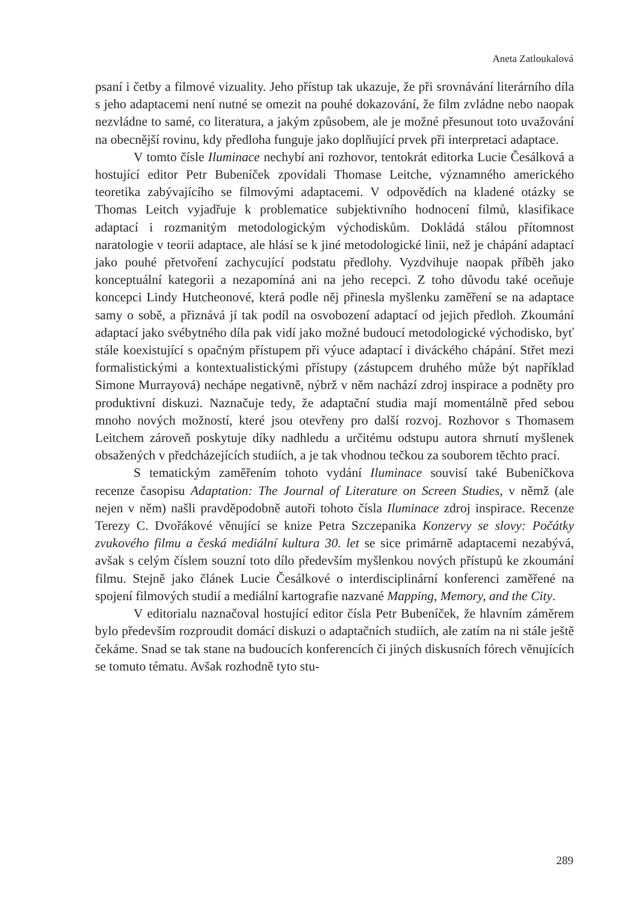Aneta Zatloukalová
psaní i četby a filmové vizuality. Jeho přístup tak ukazuje, že při srovnávání literárního díla s jeho adaptacemi není nutné se omezit na pouhé dokazování, že film zvládne nebo naopak nezvládne to samé, co literatura, a jakým způsobem, ale je možné přesunout toto uvažování na obecnější rovinu, kdy předloha funguje jako doplňující prvek při interpretaci adaptace.
V tomto čísle Iluminace nechybí ani rozhovor, tentokrát editorka Lucie Česálková a hostující editor Petr Bubeníček zpovídali Thomase Leitche, významného amerického teoretika zabývajícího se filmovými adaptacemi. V odpovědích na kladené otázky se Thomas Leitch vyjadřuje k problematice subjektivního hodnocení filmů, klasifikace adaptací i rozmanitým metodologickým východiskům. Dokládá stálou přítomnost naratologie v teorii adaptace, ale hlásí se k jiné metodologické linii, než je chápání adaptací jako pouhé přetvoření zachycující podstatu předlohy. Vyzdvihuje naopak příběh jako konceptuální kategorii a nezapomíná ani na jeho recepci. Z toho důvodu také oceňuje koncepci Lindy Hutcheonové, která podle něj přinesla myšlenku zaměření se na adaptace samy o sobě, a přiznává jí tak podíl na osvobození adaptací od jejich předloh. Zkoumání adaptací jako svébytného díla pak vidí jako možné budoucí metodologické východisko, byť stále koexistující s opačným přístupem při výuce adaptací i diváckého chápání. Střet mezi formalistickými a kontextualistickými přístupy (zástupcem druhého může být například Simone Murrayová) nechápe negativně, nýbrž v něm nachází zdroj inspirace a podněty pro produktivní diskuzi. Naznačuje tedy, že adaptační studia mají momentálně před sebou mnoho nových možností, které jsou otevřeny pro další rozvoj. Rozhovor s Thomasem Leitchem zároveň poskytuje díky nadhledu a určitému odstupu autora shrnutí myšlenek obsažených v předcházejících studiích, a je tak vhodnou tečkou za souborem těchto prací.
S tematickým zaměřením tohoto vydání Iluminace souvisí také Bubeníčkova recenze časopisu Adaptation: The Journal of Literature on Screen Studies, v němž (ale nejen v něm) našli pravděpodobně autoři tohoto čísla Iluminace zdroj inspirace. Recenze Terezy C. Dvořákové věnující se knize Petra Szczepanika Konzervy se slovy: Počátky zvukového filmu a česká mediální kultura 30. let se sice primárně adaptacemi nezabývá, avšak s celým číslem souzní toto dílo především myšlenkou nových přístupů ke zkoumání filmu. Stejně jako článek Lucie Česálkové o interdisciplinární konferenci zaměřené na spojení filmových studií a mediální kartografie nazvané Mapping, Memory, and the City.
V editorialu naznačoval hostující editor čísla Petr Bubeníček, že hlavním záměrem bylo především rozproudit domácí diskuzi o adaptačních studiích, ale zatím na ni stále ještě čekáme. Snad se tak stane na budoucích konferencích či jiných diskusních fórech věnujících se tomuto tématu. Avšak rozhodně tyto stu-
289